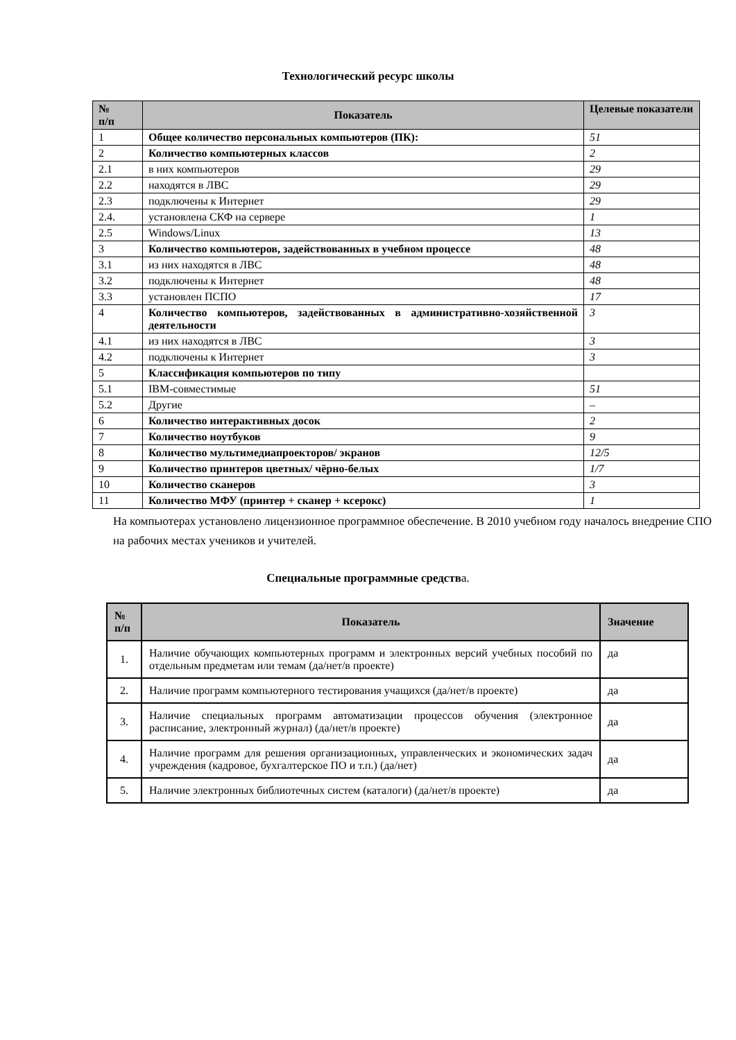Технологический ресурс школы
| № п/п | Показатель | Целевые показатели |
| --- | --- | --- |
| 1 | Общее количество персональных компьютеров (ПК): | 51 |
| 2 | Количество компьютерных классов | 2 |
| 2.1 | в них компьютеров | 29 |
| 2.2 | находятся в ЛВС | 29 |
| 2.3 | подключены к Интернет | 29 |
| 2.4. | установлена СКФ на сервере | 1 |
| 2.5 | Windows/Linux | 13 |
| 3 | Количество компьютеров, задействованных в учебном процессе | 48 |
| 3.1 | из них находятся в ЛВС | 48 |
| 3.2 | подключены к Интернет | 48 |
| 3.3 | установлен ПСПО | 17 |
| 4 | Количество компьютеров, задействованных в административно-хозяйственной деятельности | 3 |
| 4.1 | из них находятся в ЛВС | 3 |
| 4.2 | подключены к Интернет | 3 |
| 5 | Классификация компьютеров по типу | |
| 5.1 | IBM-совместимые | 51 |
| 5.2 | Другие | – |
| 6 | Количество интерактивных досок | 2 |
| 7 | Количество ноутбуков | 9 |
| 8 | Количество мультимедиапроекторов/ экранов | 12/5 |
| 9 | Количество принтеров цветных/ чёрно-белых | 1/7 |
| 10 | Количество сканеров | 3 |
| 11 | Количество МФУ (принтер + сканер + ксерокс) | 1 |
На компьютерах установлено лицензионное программное обеспечение. В 2010 учебном году началось внедрение СПО на рабочих местах учеников и учителей.
Специальные программные средств а.
| № п/п | Показатель | Значение |
| --- | --- | --- |
| 1. | Наличие обучающих компьютерных программ и электронных версий учебных пособий по отдельным предметам или темам (да/нет/в проекте) | да |
| 2. | Наличие программ компьютерного тестирования учащихся (да/нет/в проекте) | да |
| 3. | Наличие специальных программ автоматизации процессов обучения (электронное расписание, электронный журнал) (да/нет/в проекте) | да |
| 4. | Наличие программ для решения организационных, управленческих и экономических задач учреждения (кадровое, бухгалтерское ПО и т.п.) (да/нет) | да |
| 5. | Наличие электронных библиотечных систем (каталоги) (да/нет/в проекте) | да |